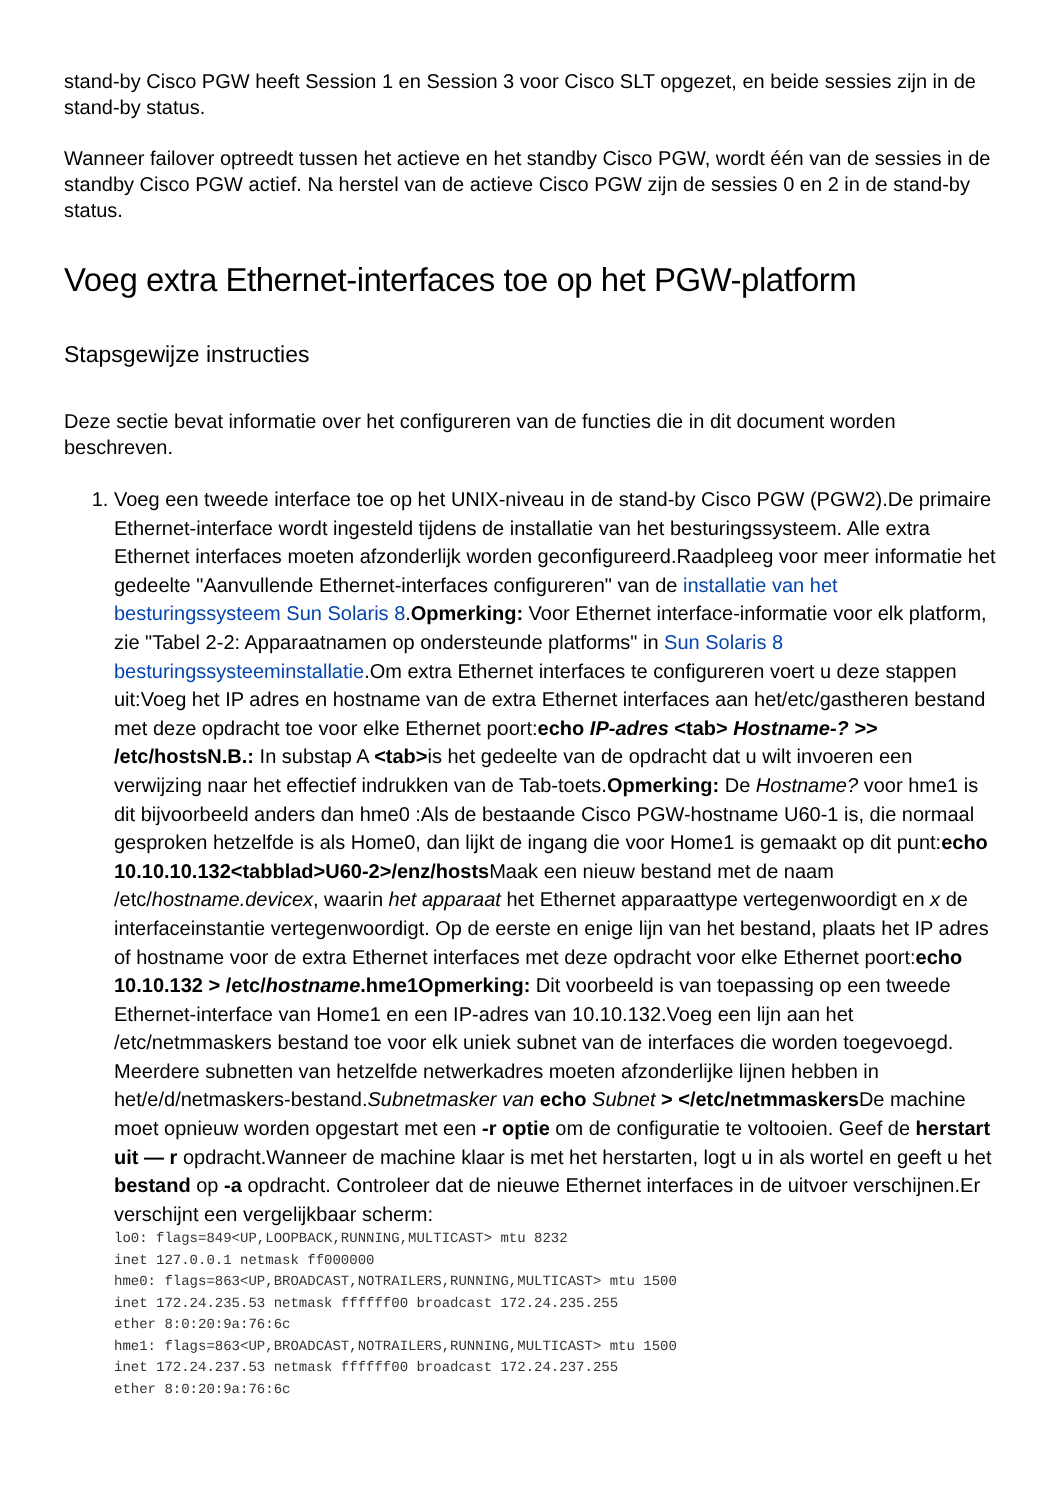stand-by Cisco PGW heeft Session 1 en Session 3 voor Cisco SLT opgezet, en beide sessies zijn in de stand-by status.
Wanneer failover optreedt tussen het actieve en het standby Cisco PGW, wordt één van de sessies in de standby Cisco PGW actief. Na herstel van de actieve Cisco PGW zijn de sessies 0 en 2 in de stand-by status.
Voeg extra Ethernet-interfaces toe op het PGW-platform
Stapsgewijze instructies
Deze sectie bevat informatie over het configureren van de functies die in dit document worden beschreven.
1. Voeg een tweede interface toe op het UNIX-niveau in de stand-by Cisco PGW (PGW2).De primaire Ethernet-interface wordt ingesteld tijdens de installatie van het besturingssysteem. Alle extra Ethernet interfaces moeten afzonderlijk worden geconfigureerd.Raadpleeg voor meer informatie het gedeelte "Aanvullende Ethernet-interfaces configureren" van de installatie van het besturingssysteem Sun Solaris 8.Opmerking: Voor Ethernet interface-informatie voor elk platform, zie "Tabel 2-2: Apparaatnamen op ondersteunde platforms" in Sun Solaris 8 besturingssysteeminstallatie.Om extra Ethernet interfaces te configureren voert u deze stappen uit:Voeg het IP adres en hostname van de extra Ethernet interfaces aan het/etc/gastheren bestand met deze opdracht toe voor elke Ethernet poort:echo IP-adres <tab> Hostname-? >> /etc/hostsN.B.: In substap A <tab>is het gedeelte van de opdracht dat u wilt invoeren een verwijzing naar het effectief indrukken van de Tab-toets.Opmerking: De Hostname? voor hme1 is dit bijvoorbeeld anders dan hme0 :Als de bestaande Cisco PGW-hostname U60-1 is, die normaal gesproken hetzelfde is als Home0, dan lijkt de ingang die voor Home1 is gemaakt op dit punt:echo 10.10.10.132<tabblad>U60-2>/enz/hosts Maak een nieuw bestand met de naam /etc/hostname.devicex, waarin het apparaat het Ethernet apparaattype vertegenwoordigt en x de interfaceinstantie vertegenwoordigt. Op de eerste en enige lijn van het bestand, plaats het IP adres of hostname voor de extra Ethernet interfaces met deze opdracht voor elke Ethernet poort:echo 10.10.132 > /etc/hostname.hme1Opmerking: Dit voorbeeld is van toepassing op een tweede Ethernet-interface van Home1 en een IP-adres van 10.10.132.Voeg een lijn aan het /etc/netmmaskers bestand toe voor elk uniek subnet van de interfaces die worden toegevoegd. Meerdere subnetten van hetzelfde netwerkadres moeten afzonderlijke lijnen hebben in het/e/d/netmaskers-bestand.Subnetmasker van echo Subnet > </etc/netmmaskers De machine moet opnieuw worden opgestart met een -r optie om de configuratie te voltooien. Geef de herstart uit — r opdracht.Wanneer de machine klaar is met het herstarten, logt u in als wortel en geeft u het bestand op -a opdracht. Controleer dat de nieuwe Ethernet interfaces in de uitvoer verschijnen.Er verschijnt een vergelijkbaar scherm:
lo0: flags=849<UP,LOOPBACK,RUNNING,MULTICAST> mtu 8232
inet 127.0.0.1 netmask ff000000
hme0: flags=863<UP,BROADCAST,NOTRAILERS,RUNNING,MULTICAST> mtu 1500
inet 172.24.235.53 netmask ffffff00 broadcast 172.24.235.255
ether 8:0:20:9a:76:6c
hme1: flags=863<UP,BROADCAST,NOTRAILERS,RUNNING,MULTICAST> mtu 1500
inet 172.24.237.53 netmask ffffff00 broadcast 172.24.237.255
ether 8:0:20:9a:76:6c